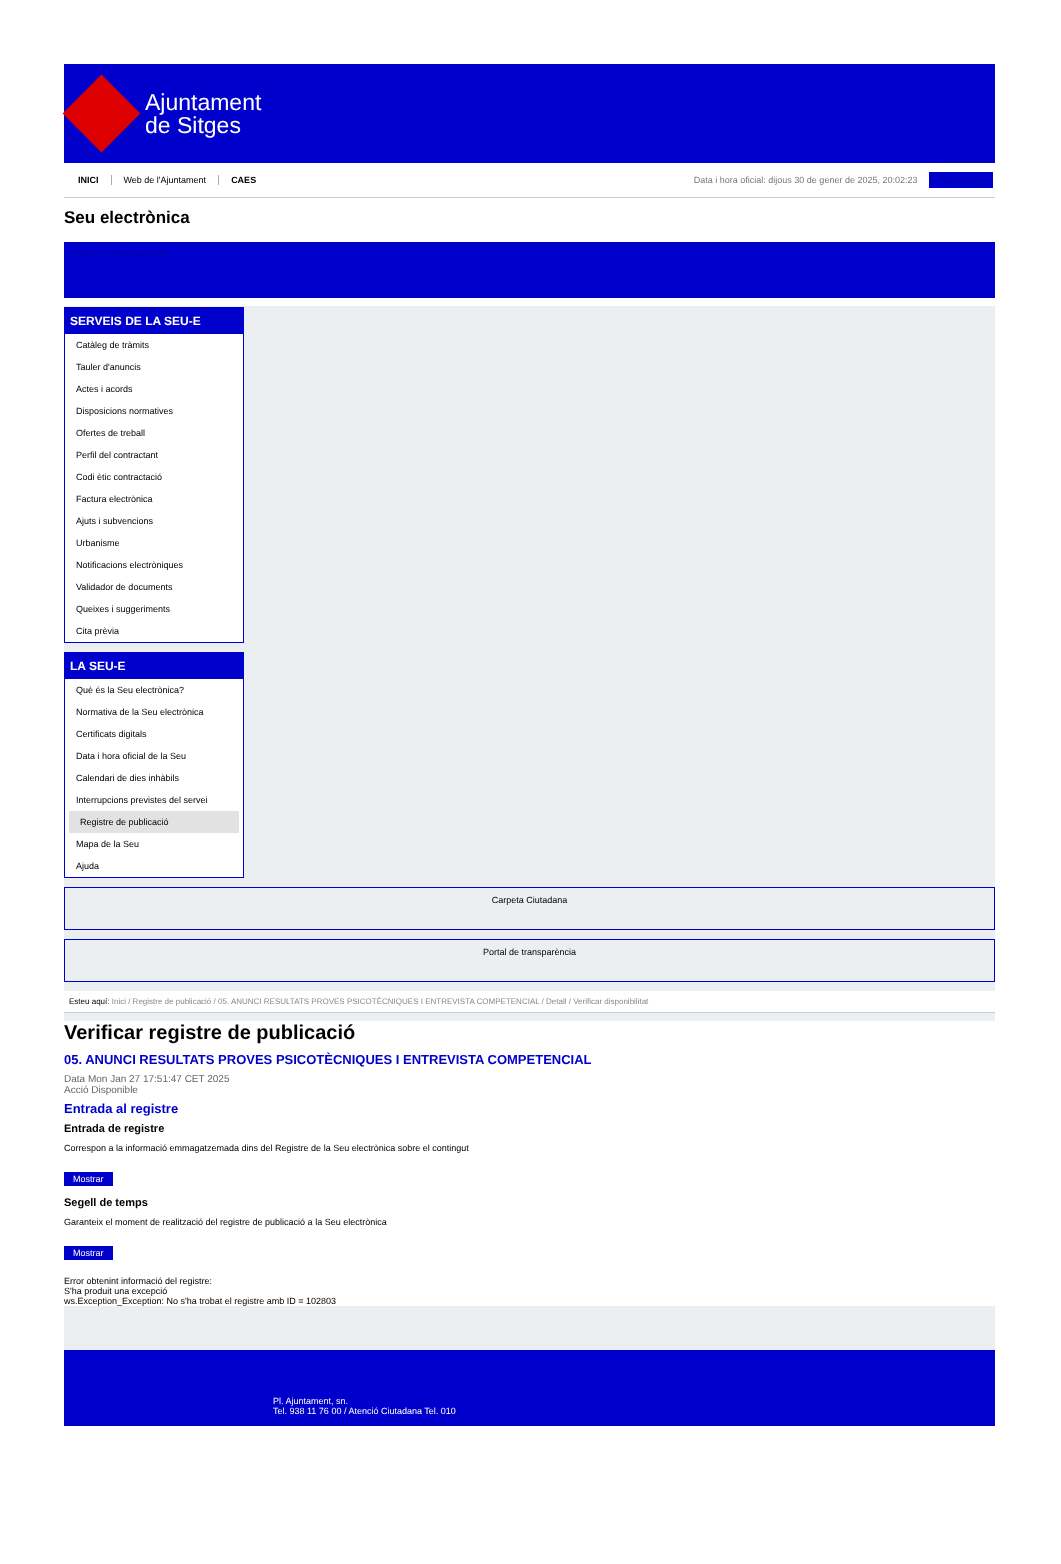Ajuntament
de Sitges
INICI Web de l'Ajuntament CAES Data i hora oficial: dijous 30 de gener de 2025, 20:02:23 Sincronitzar
Seu electrònica
Obtenir còpia autèntica
SERVEIS DE LA SEU-E
Catàleg de tràmits
Tauler d'anuncis
Actes i acords
Disposicions normatives
Ofertes de treball
Perfil del contractant
Codi ètic contractació
Factura electrònica
Ajuts i subvencions
Urbanisme
Notificacions electròniques
Validador de documents
Queixes i suggeriments
Cita prèvia
LA SEU-E
Què és la Seu electrònica?
Normativa de la Seu electrònica
Certificats digitals
Data i hora oficial de la Seu
Calendari de dies inhàbils
Interrupcions previstes del servei
Registre de publicació
Mapa de la Seu
Ajuda
Carpeta Ciutadana
Portal de transparència
Esteu aquí: Inici / Registre de publicació / 05. ANUNCI RESULTATS PROVES PSICOTÈCNIQUES I ENTREVISTA COMPETENCIAL / Detall / Verificar disponibilitat
Verificar registre de publicació
05. ANUNCI RESULTATS PROVES PSICOTÈCNIQUES I ENTREVISTA COMPETENCIAL
Data Mon Jan 27 17:51:47 CET 2025
Acció Disponible
Entrada al registre
Entrada de registre
Correspon a la informació emmagatzemada dins del Registre de la Seu electrònica sobre el contingut
Mostrar
Segell de temps
Garanteix el moment de realització del registre de publicació a la Seu electrònica
Mostrar
Error obtenint informació del registre:
S'ha produit una excepció
ws.Exception_Exception: No s'ha trobat el registre amb ID = 102803
Pl. Ajuntament, sn.
Tel. 938 11 76 00 / Atenció Ciutadana Tel. 010